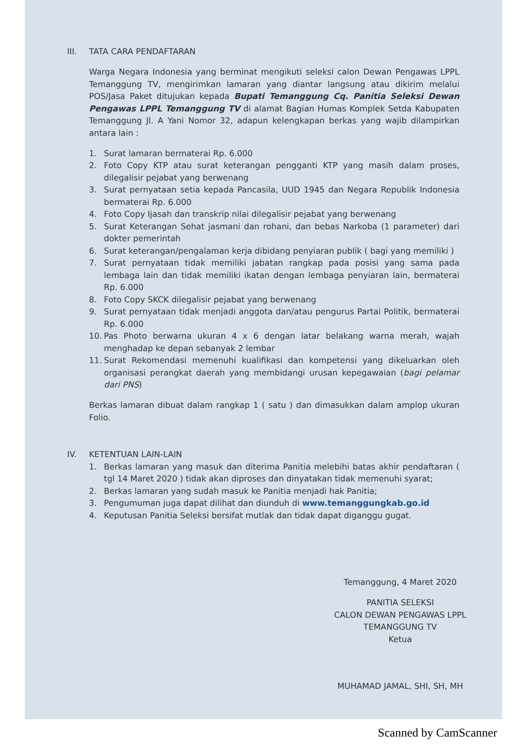III. TATA CARA PENDAFTARAN
Warga Negara Indonesia yang berminat mengikuti seleksi calon Dewan Pengawas LPPL Temanggung TV, mengirimkan lamaran yang diantar langsung atau dikirim melalui POS/Jasa Paket ditujukan kepada Bupati Temanggung Cq. Panitia Seleksi Dewan Pengawas LPPL Temanggung TV di alamat Bagian Humas Komplek Setda Kabupaten Temanggung Jl. A Yani Nomor 32, adapun kelengkapan berkas yang wajib dilampirkan antara lain :
1. Surat lamaran bermaterai Rp. 6.000
2. Foto Copy KTP atau surat keterangan pengganti KTP yang masih dalam proses, dilegalisir pejabat yang berwenang
3. Surat pernyataan setia kepada Pancasila, UUD 1945 dan Negara Republik Indonesia bermaterai Rp. 6.000
4. Foto Copy Ijasah dan transkrip nilai dilegalisir pejabat yang berwenang
5. Surat Keterangan Sehat jasmani dan rohani, dan bebas Narkoba (1 parameter) dari dokter pemerintah
6. Surat keterangan/pengalaman kerja dibidang penyiaran publik ( bagi yang memiliki )
7. Surat pernyataan tidak memiliki jabatan rangkap pada posisi yang sama pada lembaga lain dan tidak memiliki ikatan dengan lembaga penyiaran lain, bermaterai Rp. 6.000
8. Foto Copy SKCK dilegalisir pejabat yang berwenang
9. Surat pernyataan tidak menjadi anggota dan/atau pengurus Partai Politik, bermaterai Rp. 6.000
10. Pas Photo berwarna ukuran 4 x 6 dengan latar belakang warna merah, wajah menghadap ke depan sebanyak 2 lembar
11. Surat Rekomendasi memenuhi kualifikasi dan kompetensi yang dikeluarkan oleh organisasi perangkat daerah yang membidangi urusan kepegawaian (bagi pelamar dari PNS)
Berkas lamaran dibuat dalam rangkap 1 ( satu ) dan dimasukkan dalam amplop ukuran Folio.
IV. KETENTUAN LAIN-LAIN
1. Berkas lamaran yang masuk dan diterima Panitia melebihi batas akhir pendaftaran ( tgl 14 Maret 2020 ) tidak akan diproses dan dinyatakan tidak memenuhi syarat;
2. Berkas lamaran yang sudah masuk ke Panitia menjadi hak Panitia;
3. Pengumuman juga dapat dilihat dan diunduh di www.temanggungkab.go.id
4. Keputusan Panitia Seleksi bersifat mutlak dan tidak dapat diganggu gugat.
Temanggung, 4 Maret 2020
PANITIA SELEKSI
CALON DEWAN PENGAWAS LPPL
TEMANGGUNG TV
Ketua
MUHAMAD JAMAL, SHI, SH, MH
Scanned by CamScanner